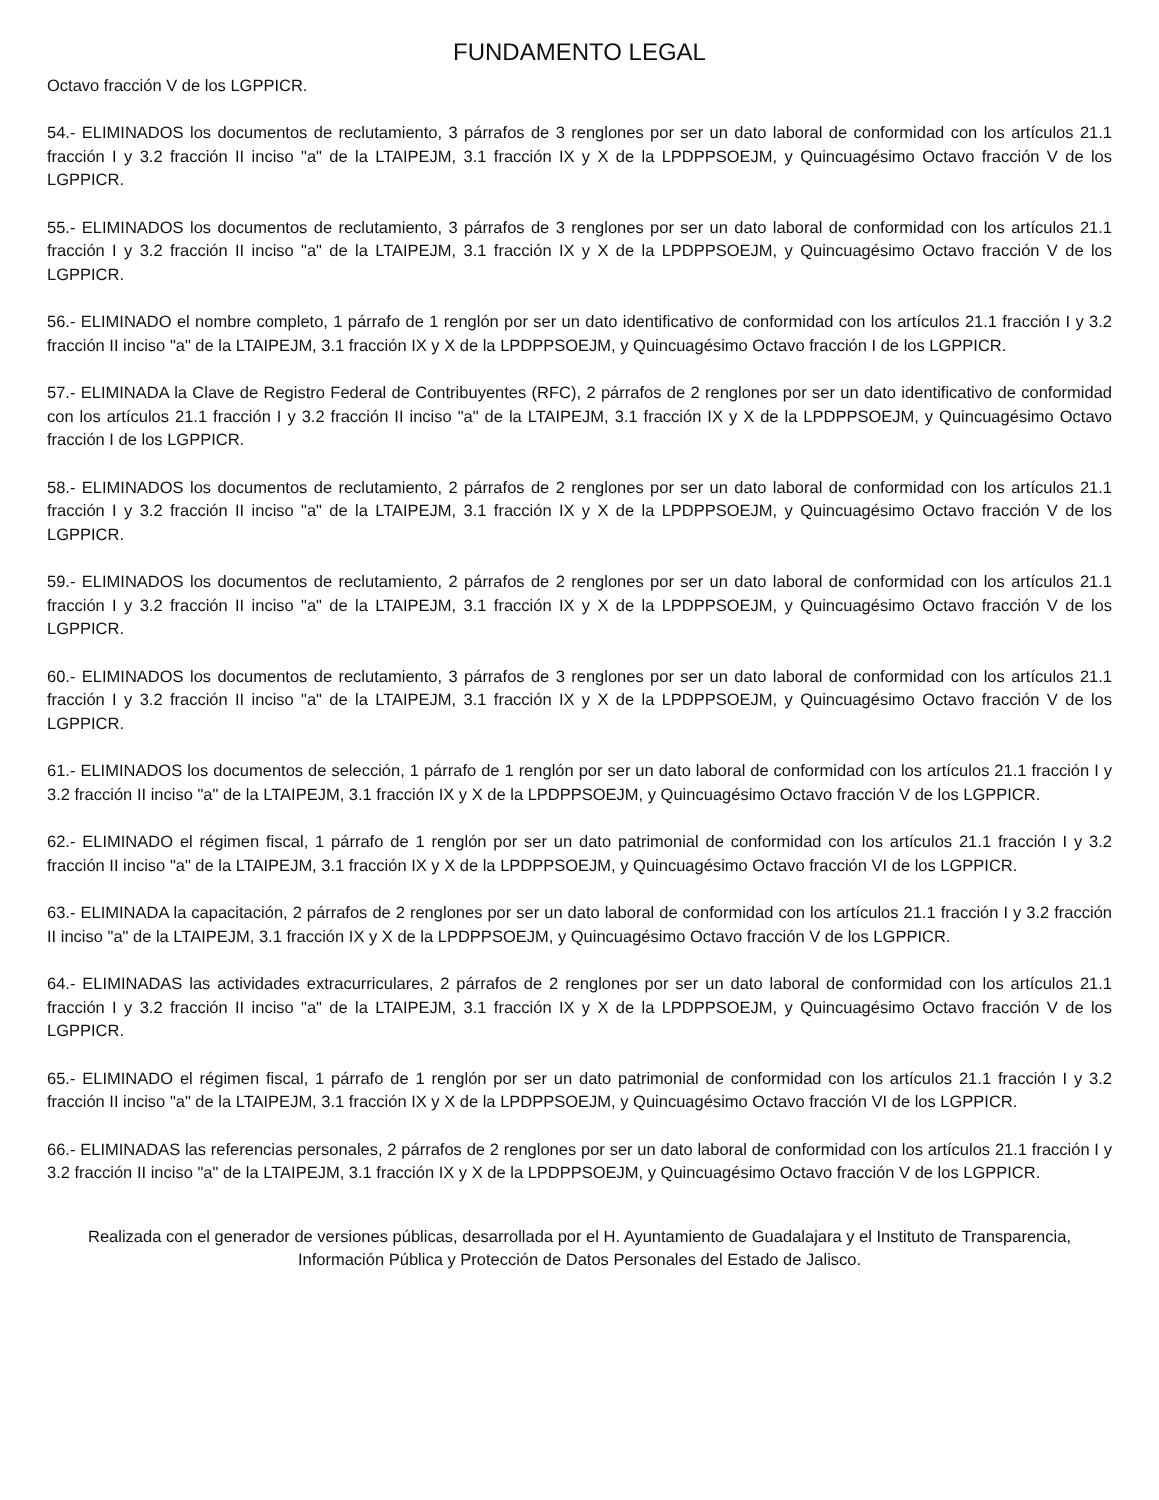FUNDAMENTO LEGAL
Octavo fracción V de los LGPPICR.
54.- ELIMINADOS los documentos de reclutamiento, 3 párrafos de 3 renglones por ser un dato laboral de conformidad con los artículos 21.1 fracción I y 3.2 fracción II inciso "a" de la LTAIPEJM, 3.1 fracción IX y X de la LPDPPSOEJM, y Quincuagésimo Octavo fracción V de los LGPPICR.
55.- ELIMINADOS los documentos de reclutamiento, 3 párrafos de 3 renglones por ser un dato laboral de conformidad con los artículos 21.1 fracción I y 3.2 fracción II inciso "a" de la LTAIPEJM, 3.1 fracción IX y X de la LPDPPSOEJM, y Quincuagésimo Octavo fracción V de los LGPPICR.
56.- ELIMINADO el nombre completo, 1 párrafo de 1 renglón por ser un dato identificativo de conformidad con los artículos 21.1 fracción I y 3.2 fracción II inciso "a" de la LTAIPEJM, 3.1 fracción IX y X de la LPDPPSOEJM, y Quincuagésimo Octavo fracción I de los LGPPICR.
57.- ELIMINADA la Clave de Registro Federal de Contribuyentes (RFC), 2 párrafos de 2 renglones por ser un dato identificativo de conformidad con los artículos 21.1 fracción I y 3.2 fracción II inciso "a" de la LTAIPEJM, 3.1 fracción IX y X de la LPDPPSOEJM, y Quincuagésimo Octavo fracción I de los LGPPICR.
58.- ELIMINADOS los documentos de reclutamiento, 2 párrafos de 2 renglones por ser un dato laboral de conformidad con los artículos 21.1 fracción I y 3.2 fracción II inciso "a" de la LTAIPEJM, 3.1 fracción IX y X de la LPDPPSOEJM, y Quincuagésimo Octavo fracción V de los LGPPICR.
59.- ELIMINADOS los documentos de reclutamiento, 2 párrafos de 2 renglones por ser un dato laboral de conformidad con los artículos 21.1 fracción I y 3.2 fracción II inciso "a" de la LTAIPEJM, 3.1 fracción IX y X de la LPDPPSOEJM, y Quincuagésimo Octavo fracción V de los LGPPICR.
60.- ELIMINADOS los documentos de reclutamiento, 3 párrafos de 3 renglones por ser un dato laboral de conformidad con los artículos 21.1 fracción I y 3.2 fracción II inciso "a" de la LTAIPEJM, 3.1 fracción IX y X de la LPDPPSOEJM, y Quincuagésimo Octavo fracción V de los LGPPICR.
61.- ELIMINADOS los documentos de selección, 1 párrafo de 1 renglón por ser un dato laboral de conformidad con los artículos 21.1 fracción I y 3.2 fracción II inciso "a" de la LTAIPEJM, 3.1 fracción IX y X de la LPDPPSOEJM, y Quincuagésimo Octavo fracción V de los LGPPICR.
62.- ELIMINADO el régimen fiscal, 1 párrafo de 1 renglón por ser un dato patrimonial de conformidad con los artículos 21.1 fracción I y 3.2 fracción II inciso "a" de la LTAIPEJM, 3.1 fracción IX y X de la LPDPPSOEJM, y Quincuagésimo Octavo fracción VI de los LGPPICR.
63.- ELIMINADA la capacitación, 2 párrafos de 2 renglones por ser un dato laboral de conformidad con los artículos 21.1 fracción I y 3.2 fracción II inciso "a" de la LTAIPEJM, 3.1 fracción IX y X de la LPDPPSOEJM, y Quincuagésimo Octavo fracción V de los LGPPICR.
64.- ELIMINADAS las actividades extracurriculares, 2 párrafos de 2 renglones por ser un dato laboral de conformidad con los artículos 21.1 fracción I y 3.2 fracción II inciso "a" de la LTAIPEJM, 3.1 fracción IX y X de la LPDPPSOEJM, y Quincuagésimo Octavo fracción V de los LGPPICR.
65.- ELIMINADO el régimen fiscal, 1 párrafo de 1 renglón por ser un dato patrimonial de conformidad con los artículos 21.1 fracción I y 3.2 fracción II inciso "a" de la LTAIPEJM, 3.1 fracción IX y X de la LPDPPSOEJM, y Quincuagésimo Octavo fracción VI de los LGPPICR.
66.- ELIMINADAS las referencias personales, 2 párrafos de 2 renglones por ser un dato laboral de conformidad con los artículos 21.1 fracción I y 3.2 fracción II inciso "a" de la LTAIPEJM, 3.1 fracción IX y X de la LPDPPSOEJM, y Quincuagésimo Octavo fracción V de los LGPPICR.
Realizada con el generador de versiones públicas, desarrollada por el H. Ayuntamiento de Guadalajara y el Instituto de Transparencia, Información Pública y Protección de Datos Personales del Estado de Jalisco.